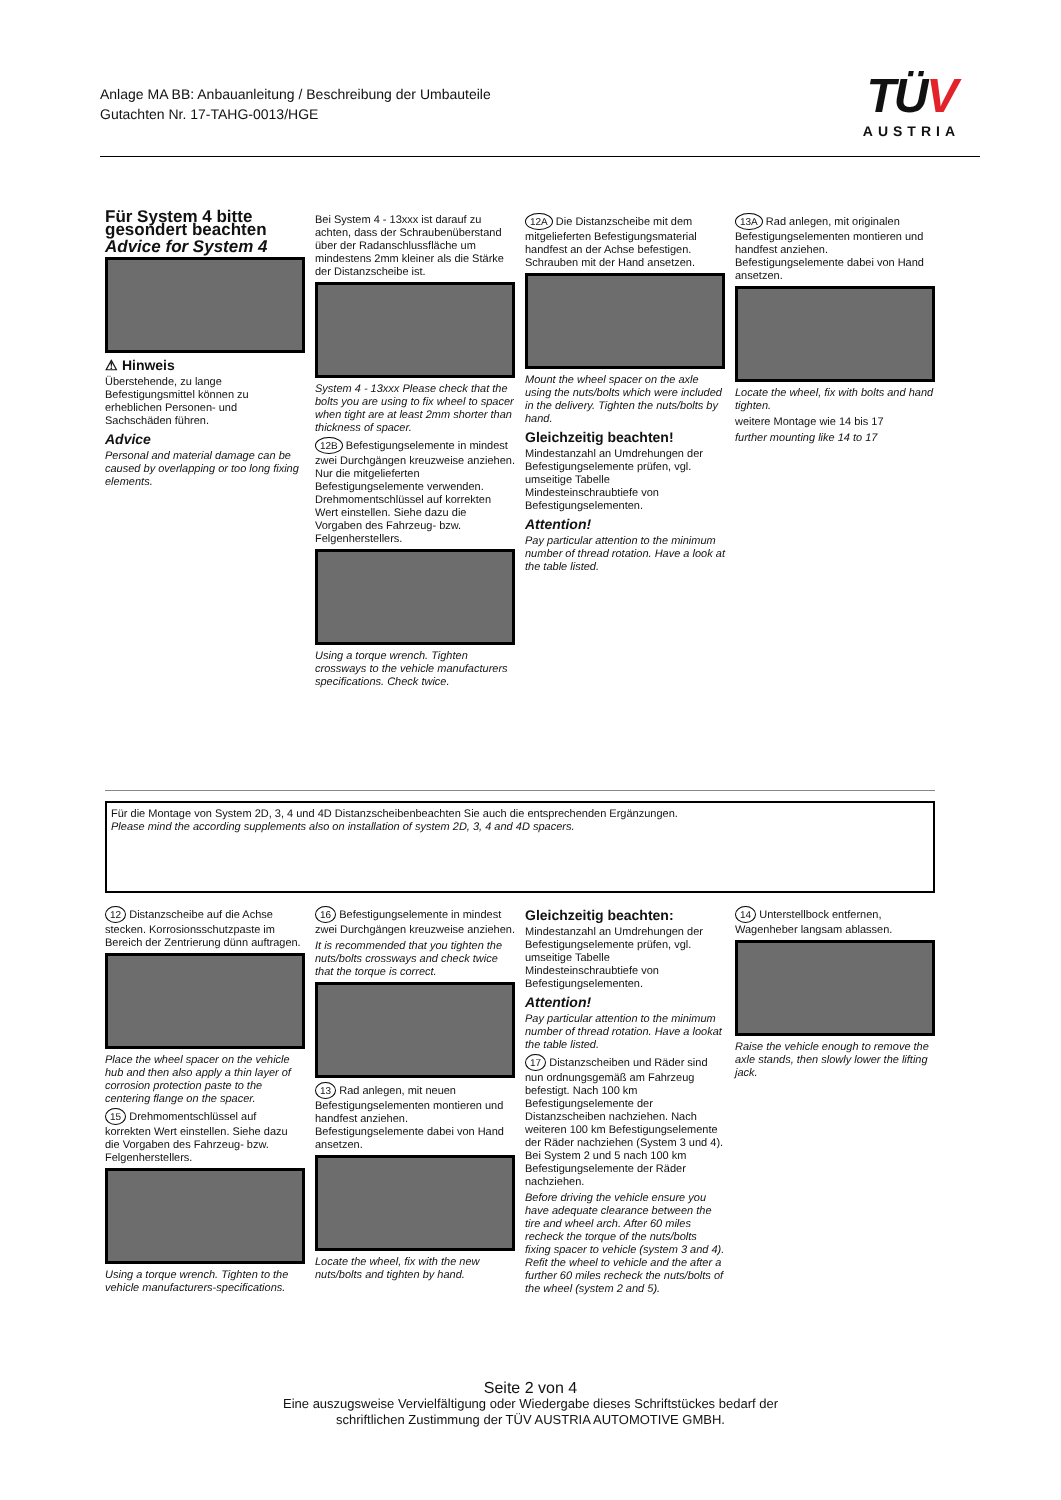Anlage MA BB: Anbauanleitung / Beschreibung der Umbauteile
Gutachten Nr. 17-TAHG-0013/HGE
TÜV
AUSTRIA
Für System 4 bitte gesondert beachten
Advice for System 4
⚠ Hinweis
Überstehende, zu lange Befestigungsmittel können zu erheblichen Personen- und Sachschäden führen.
Advice
Personal and material damage can be caused by overlapping or too long fixing elements.
Bei System 4 - 13xxx ist darauf zu achten, dass der Schraubenüberstand über der Radanschlussfläche um mindestens 2mm kleiner als die Stärke der Distanzscheibe ist.
System 4 - 13xxx Please check that the bolts you are using to fix wheel to spacer when tight are at least 2mm shorter than thickness of spacer.
12B Befestigungselemente in mindest zwei Durchgängen kreuzweise anziehen. Nur die mitgelieferten Befestigungselemente verwenden. Drehmomentschlüssel auf korrekten Wert einstellen. Siehe dazu die Vorgaben des Fahrzeug- bzw. Felgenherstellers.
Using a torque wrench. Tighten crossways to the vehicle manufacturers specifications. Check twice.
12A Die Distanzscheibe mit dem mitgelieferten Befestigungsmaterial handfest an der Achse befestigen. Schrauben mit der Hand ansetzen.
Mount the wheel spacer on the axle using the nuts/bolts which were included in the delivery. Tighten the nuts/bolts by hand.
Gleichzeitig beachten!
Mindestanzahl an Umdrehungen der Befestigungselemente prüfen, vgl. umseitige Tabelle Mindesteinschraubtiefe von Befestigungselementen.
Attention!
Pay particular attention to the minimum number of thread rotation. Have a look at the table listed.
13A Rad anlegen, mit originalen Befestigungselementen montieren und handfest anziehen. Befestigungselemente dabei von Hand ansetzen.
Locate the wheel, fix with bolts and hand tighten.
weitere Montage wie 14 bis 17
further mounting like 14 to 17
Für die Montage von System 2D, 3, 4 und 4D Distanzscheibenbeachten Sie auch die entsprechenden Ergänzungen.
Please mind the according supplements also on installation of system 2D, 3, 4 and 4D spacers.
12 Distanzscheibe auf die Achse stecken. Korrosionsschutzpaste im Bereich der Zentrierung dünn auftragen.
Place the wheel spacer on the vehicle hub and then also apply a thin layer of corrosion protection paste to the centering flange on the spacer.
15 Drehmomentschlüssel auf korrekten Wert einstellen. Siehe dazu die Vorgaben des Fahrzeug- bzw. Felgenherstellers.
Using a torque wrench. Tighten to the vehicle manufacturers-specifications.
16 Befestigungselemente in mindest zwei Durchgängen kreuzweise anziehen.
It is recommended that you tighten the nuts/bolts crossways and check twice that the torque is correct.
13 Rad anlegen, mit neuen Befestigungselementen montieren und handfest anziehen. Befestigungselemente dabei von Hand ansetzen.
Locate the wheel, fix with the new nuts/bolts and tighten by hand.
Gleichzeitig beachten:
Mindestanzahl an Umdrehungen der Befestigungselemente prüfen, vgl. umseitige Tabelle Mindesteinschraubtiefe von Befestigungselementen.
Attention!
Pay particular attention to the minimum number of thread rotation. Have a lookat the table listed.
17 Distanzscheiben und Räder sind nun ordnungsgemäß am Fahrzeug befestigt. Nach 100 km Befestigungselemente der Distanzscheiben nachziehen. Nach weiteren 100 km Befestigungselemente der Räder nachziehen (System 3 und 4). Bei System 2 und 5 nach 100 km Befestigungselemente der Räder nachziehen.
Before driving the vehicle ensure you have adequate clearance between the tire and wheel arch. After 60 miles recheck the torque of the nuts/bolts fixing spacer to vehicle (system 3 and 4). Refit the wheel to vehicle and the after a further 60 miles recheck the nuts/bolts of the wheel (system 2 and 5).
14 Unterstellbock entfernen, Wagenheber langsam ablassen.
Raise the vehicle enough to remove the axle stands, then slowly lower the lifting jack.
Seite 2 von 4
Eine auszugsweise Vervielfältigung oder Wiedergabe dieses Schriftstückes bedarf der
schriftlichen Zustimmung der TÜV AUSTRIA AUTOMOTIVE GMBH.